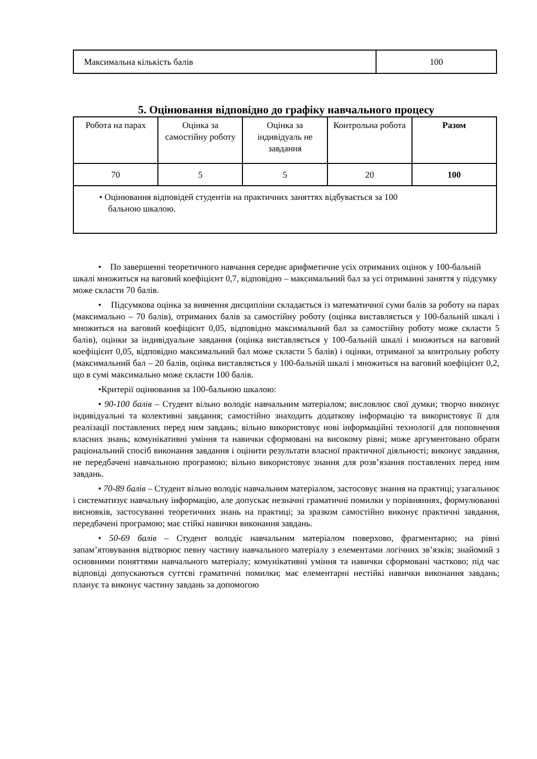| Максимальна кількість балів | 100 |
5. Оцінювання відповідно до графіку навчального процесу
| Робота на парах | Оцінка за самостійну роботу | Оцінка за індивідуаль не завдання | Контрольна робота | Разом |
| 70 | 5 | 5 | 20 | 100 |
| • Оцінювання відповідей студентів на практичних заняттях відбувається за 100 бальною шкалою. | | | | |
• По завершенні теоретичного навчання середнє арифметичне усіх отриманих оцінок у 100-бальній шкалі множиться на ваговий коефіцієнт 0,7, відповідно – максимальний бал за усі отриманні заняття у підсумку може скласти 70 балів.
• Підсумкова оцінка за вивчення дисципліни складається із математичної суми балів за роботу на парах (максимально – 70 балів), отриманих балів за самостійну роботу (оцінка виставляється у 100-бальній шкалі і множиться на ваговий коефіцієнт 0,05, відповідно максимальний бал за самостійну роботу може скласти 5 балів), оцінки за індивідуальне завдання (оцінка виставляється у 100-бальній шкалі і множиться на ваговий коефіцієнт 0,05, відповідно максимальний бал може скласти 5 балів) і оцінки, отриманої за контрольну роботу (максимальний бал – 20 балів, оцінка виставляється у 100-бальній шкалі і множиться на ваговий коефіцієнт 0,2, що в сумі максимально може скласти 100 балів.
•Критерії оцінювання за 100-бальною шкалою:
• 90-100 балів – Студент вільно володіє навчальним матеріалом; висловлює свої думки; творчо виконує індивідуальні та колективні завдання; самостійно знаходить додаткову інформацію та використовує її для реалізації поставлених перед ним завдань; вільно використовує нові інформаційні технології для поповнення власних знань; комунікативні уміння та навички сформовані на високому рівні; може аргументовано обрати раціональний спосіб виконання завдання і оцінити результати власної практичної діяльності; виконує завдання, не передбачені навчальною програмою; вільно використовує знання для розв’язання поставлених перед ним завдань.
• 70-89 балів – Студент вільно володіє навчальним матеріалом, застосовує знання на практиці; узагальнює і систематизує навчальну інформацію, але допускає незначні граматичні помилки у порівняннях, формулюванні висновків, застосуванні теоретичних знань на практиці; за зразком самостійно виконує практичні завдання, передбачені програмою; має стійкі навички виконання завдань.
• 50-69 балів – Студент володіє навчальним матеріалом поверхово, фрагментарно; на рівні запам’ятовування відтворює певну частину навчального матеріалу з елементами логічних зв’язків; знайомий з основними поняттями навчального матеріалу; комунікативні уміння та навички сформовані частково; під час відповіді допускаються суттєві граматичні помилки; має елементарні нестійкі навички виконання завдань; планує та виконує частину завдань за допомогою